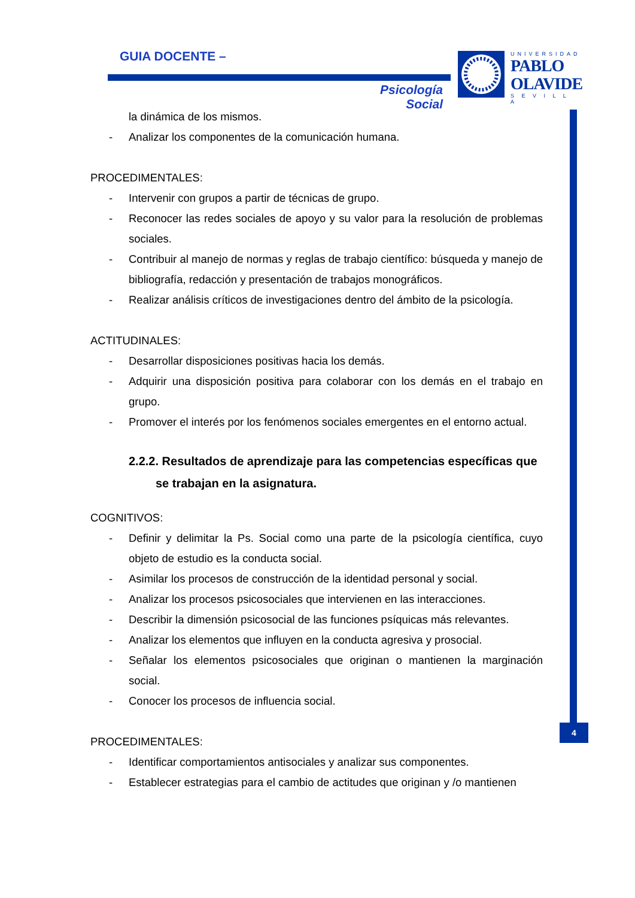GUIA DOCENTE –
Psicología Social
UNIVERSIDAD
PABLO
OLAVIDE
S E V I L L A
4
la dinámica de los mismos.
- Analizar los componentes de la comunicación humana.
PROCEDIMENTALES:
- Intervenir con grupos a partir de técnicas de grupo.
- Reconocer las redes sociales de apoyo y su valor para la resolución de problemas sociales.
- Contribuir al manejo de normas y reglas de trabajo científico: búsqueda y manejo de bibliografía, redacción y presentación de trabajos monográficos.
- Realizar análisis críticos de investigaciones dentro del ámbito de la psicología.
ACTITUDINALES:
- Desarrollar disposiciones positivas hacia los demás.
- Adquirir una disposición positiva para colaborar con los demás en el trabajo en grupo.
- Promover el interés por los fenómenos sociales emergentes en el entorno actual.
2.2.2. Resultados de aprendizaje para las competencias específicas que se trabajan en la asignatura.
COGNITIVOS:
- Definir y delimitar la Ps. Social como una parte de la psicología científica, cuyo objeto de estudio es la conducta social.
- Asimilar los procesos de construcción de la identidad personal y social.
- Analizar los procesos psicosociales que intervienen en las interacciones.
- Describir la dimensión psicosocial de las funciones psíquicas más relevantes.
- Analizar los elementos que influyen en la conducta agresiva y prosocial.
- Señalar los elementos psicosociales que originan o mantienen la marginación social.
- Conocer los procesos de influencia social.
PROCEDIMENTALES:
- Identificar comportamientos antisociales y analizar sus componentes.
- Establecer estrategias para el cambio de actitudes que originan y /o mantienen